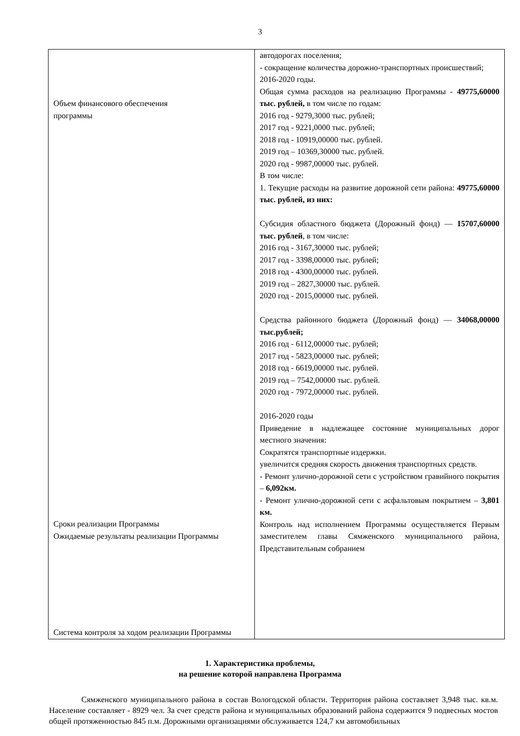3
| Объем финансового обеспечения программы Сроки реализации Программы Ожидаемые результаты реализации Программы Система контроля за ходом реализации Программы | автодорогах поселения; - сокращение количества дорожно-транспортных происшествий; 2016-2020 годы. Общая сумма расходов на реализацию Программы - 49775,60000 тыс. рублей, в том числе по годам: 2016 год - 9279,3000 тыс. рублей; 2017 год - 9221,0000 тыс. рублей; 2018 год - 10919,00000 тыс. рублей. 2019 год – 10369,30000 тыс. рублей. 2020 год - 9987,00000 тыс. рублей. В том числе: 1. Текущие расходы на развитие дорожной сети района: 49775,60000 тыс. рублей, из них: Субсидия областного бюджета (Дорожный фонд) — 15707,60000 тыс. рублей , в том числе: 2016 год - 3167,30000 тыс. рублей; 2017 год - 3398,00000 тыс. рублей; 2018 год - 4300,00000 тыс. рублей. 2019 год – 2827,30000 тыс. рублей. 2020 год - 2015,00000 тыс. рублей. Средства районного бюджета (Дорожный фонд) — 34068,00000 тыс.рублей; 2016 год - 6112,00000 тыс. рублей; 2017 год - 5823,00000 тыс. рублей; 2018 год - 6619,00000 тыс. рублей. 2019 год – 7542,00000 тыс. рублей. 2020 год - 7972,00000 тыс. рублей. 2016-2020 годы Приведение в надлежащее состояние муниципальных дорог местного значения: Сократятся транспортные издержки. увеличится средняя скорость движения транспортных средств. - Ремонт улично-дорожной сети с устройством гравийного покрытия – 6,092км. - Ремонт улично-дорожной сети с асфальтовым покрытием – 3,801 км. Контроль над исполнением Программы осуществляется Первым заместителем главы Сямженского муниципального района, Представительным собранием |
1. Характеристика проблемы,
на решение которой направлена Программа
Сямженского муниципального района в состав Вологодской области. Территория района составляет 3,948 тыс. кв.м. Население составляет - 8929 чел. За счет средств района и муниципальных образований района содержится 9 подвесных мостов общей протяженностью 845 п.м. Дорожными организациями обслуживается 124,7 км автомобильных